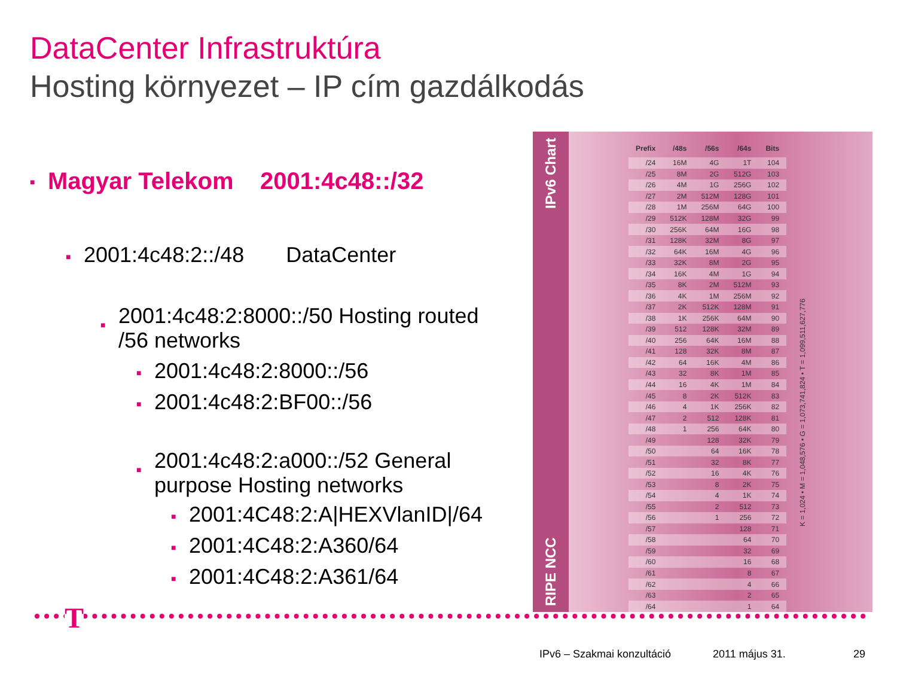DataCenter Infrastruktúra
Hosting környezet – IP cím gazdálkodás
■ Magyar Telekom 2001:4c48::/32
■ 2001:4c48:2::/48 DataCenter
■ 2001:4c48:2:8000::/50 Hosting routed /56 networks
■ 2001:4c48:2:8000::/56
■ 2001:4c48:2:BF00::/56
■ 2001:4c48:2:a000::/52 General purpose Hosting networks
■ 2001:4C48:2:A|HEXVlanID|/64
■ 2001:4C48:2:A360/64
■ 2001:4C48:2:A361/64
RIPE NCC IPv6 Chart
| Prefix | /48s | /56s | /64s | Bits |
| --- | --- | --- | --- | --- |
| /24 | 16M | 4G | 1T | 104 |
| /25 | 8M | 2G | 512G | 103 |
| /26 | 4M | 1G | 256G | 102 |
| /27 | 2M | 512M | 128G | 101 |
| /28 | 1M | 256M | 64G | 100 |
| /29 | 512K | 128M | 32G | 99 |
| /30 | 256K | 64M | 16G | 98 |
| /31 | 128K | 32M | 8G | 97 |
| /32 | 64K | 16M | 4G | 96 |
| /33 | 32K | 8M | 2G | 95 |
| /34 | 16K | 4M | 1G | 94 |
| /35 | 8K | 2M | 512M | 93 |
| /36 | 4K | 1M | 256M | 92 |
| /37 | 2K | 512K | 128M | 91 |
| /38 | 1K | 256K | 64M | 90 |
| /39 | 512 | 128K | 32M | 89 |
| /40 | 256 | 64K | 16M | 88 |
| /41 | 128 | 32K | 8M | 87 |
| /42 | 64 | 16K | 4M | 86 |
| /43 | 32 | 8K | 1M | 85 |
| /44 | 16 | 4K | 1M | 84 |
| /45 | 8 | 2K | 512K | 83 |
| /46 | 4 | 1K | 256K | 82 |
| /47 | 2 | 512 | 128K | 81 |
| /48 | 1 | 256 | 64K | 80 |
| /49 | | 128 | 32K | 79 |
| /50 | | 64 | 16K | 78 |
| /51 | | 32 | 8K | 77 |
| /52 | | 16 | 4K | 76 |
| /53 | | 8 | 2K | 75 |
| /54 | | 4 | 1K | 74 |
| /55 | | 2 | 512 | 73 |
| /56 | | 1 | 256 | 72 |
| /57 | | | 128 | 71 |
| /58 | | | 64 | 70 |
| /59 | | | 32 | 69 |
| /60 | | | 16 | 68 |
| /61 | | | 8 | 67 |
| /62 | | | 4 | 66 |
| /63 | | | 2 | 65 |
| /64 | | | 1 | 64 |
K = 1,024 • M = 1,048,576 • G = 1,073,741,824 • T = 1,099,511,627,776
T
IPv6 – Szakmai konzultáció 2011 május 31. 29